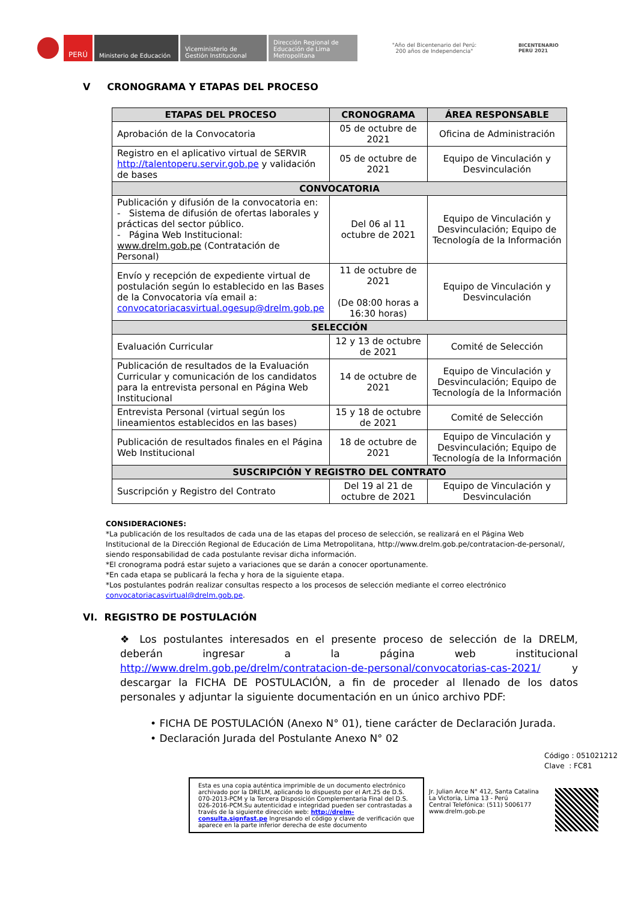PERÚ
Ministerio de Educación
Viceministerio de Gestión Institucional
Dirección Regional de Educación de Lima Metropolitana
"Año del Bicentenario del Perú: 200 años de Independencia"
BICENTENARIO
PERÚ 2021
V CRONOGRAMA Y ETAPAS DEL PROCESO
| ETAPAS DEL PROCESO | CRONOGRAMA | ÁREA RESPONSABLE |
| --- | --- | --- |
| Aprobación de la Convocatoria | 05 de octubre de 2021 | Oficina de Administración |
| Registro en el aplicativo virtual de SERVIR http://talentoperu.servir.gob.pe y validación de bases | 05 de octubre de 2021 | Equipo de Vinculación y Desvinculación |
| CONVOCATORIA | | |
| Publicación y difusión de la convocatoria en: - Sistema de difusión de ofertas laborales y prácticas del sector público. - Página Web Institucional: www.drelm.gob.pe (Contratación de Personal) | Del 06 al 11 octubre de 2021 | Equipo de Vinculación y Desvinculación; Equipo de Tecnología de la Información |
| Envío y recepción de expediente virtual de postulación según lo establecido en las Bases de la Convocatoria vía email a: convocatoriacasvirtual.ogesup@drelm.gob.pe | 11 de octubre de 2021 (De 08:00 horas a 16:30 horas) | Equipo de Vinculación y Desvinculación |
| SELECCIÓN | | |
| Evaluación Curricular | 12 y 13 de octubre de 2021 | Comité de Selección |
| Publicación de resultados de la Evaluación Curricular y comunicación de los candidatos para la entrevista personal en Página Web Institucional | 14 de octubre de 2021 | Equipo de Vinculación y Desvinculación; Equipo de Tecnología de la Información |
| Entrevista Personal (virtual según los lineamientos establecidos en las bases) | 15 y 18 de octubre de 2021 | Comité de Selección |
| Publicación de resultados finales en el Página Web Institucional | 18 de octubre de 2021 | Equipo de Vinculación y Desvinculación; Equipo de Tecnología de la Información |
| SUSCRIPCIÓN Y REGISTRO DEL CONTRATO | | |
| Suscripción y Registro del Contrato | Del 19 al 21 de octubre de 2021 | Equipo de Vinculación y Desvinculación |
CONSIDERACIONES:
*La publicación de los resultados de cada una de las etapas del proceso de selección, se realizará en el Página Web Institucional de la Dirección Regional de Educación de Lima Metropolitana, http://www.drelm.gob.pe/contratacion-de-personal/, siendo responsabilidad de cada postulante revisar dicha información.
*El cronograma podrá estar sujeto a variaciones que se darán a conocer oportunamente.
*En cada etapa se publicará la fecha y hora de la siguiente etapa.
*Los postulantes podrán realizar consultas respecto a los procesos de selección mediante el correo electrónico convocatoriacasvirtual@drelm.gob.pe.
VI. REGISTRO DE POSTULACIÓN
❖ Los postulantes interesados en el presente proceso de selección de la DRELM, deberán ingresar a la página web institucional http://www.drelm.gob.pe/drelm/contratacion-de-personal/convocatorias-cas-2021/ y descargar la FICHA DE POSTULACIÓN, a fin de proceder al llenado de los datos personales y adjuntar la siguiente documentación en un único archivo PDF:
• FICHA DE POSTULACIÓN (Anexo N° 01), tiene carácter de Declaración Jurada.
• Declaración Jurada del Postulante Anexo N° 02
Código : 051021212
Clave : FC81
Esta es una copia auténtica imprimible de un documento electrónico archivado por la DRELM, aplicando lo dispuesto por el Art.25 de D.S. 070-2013-PCM y la Tercera Disposición Complementaria Final del D.S. 026-2016-PCM.Su autenticidad e integridad pueden ser contrastadas a través de la siguiente dirección web: http://drelm-consulta.signfast.pe Ingresando el código y clave de verificación que aparece en la parte inferior derecha de este documento
Jr. Julian Arce N° 412, Santa Catalina
La Victoria, Lima 13 - Perú
Central Telefónica: (511) 5006177
www.drelm.gob.pe